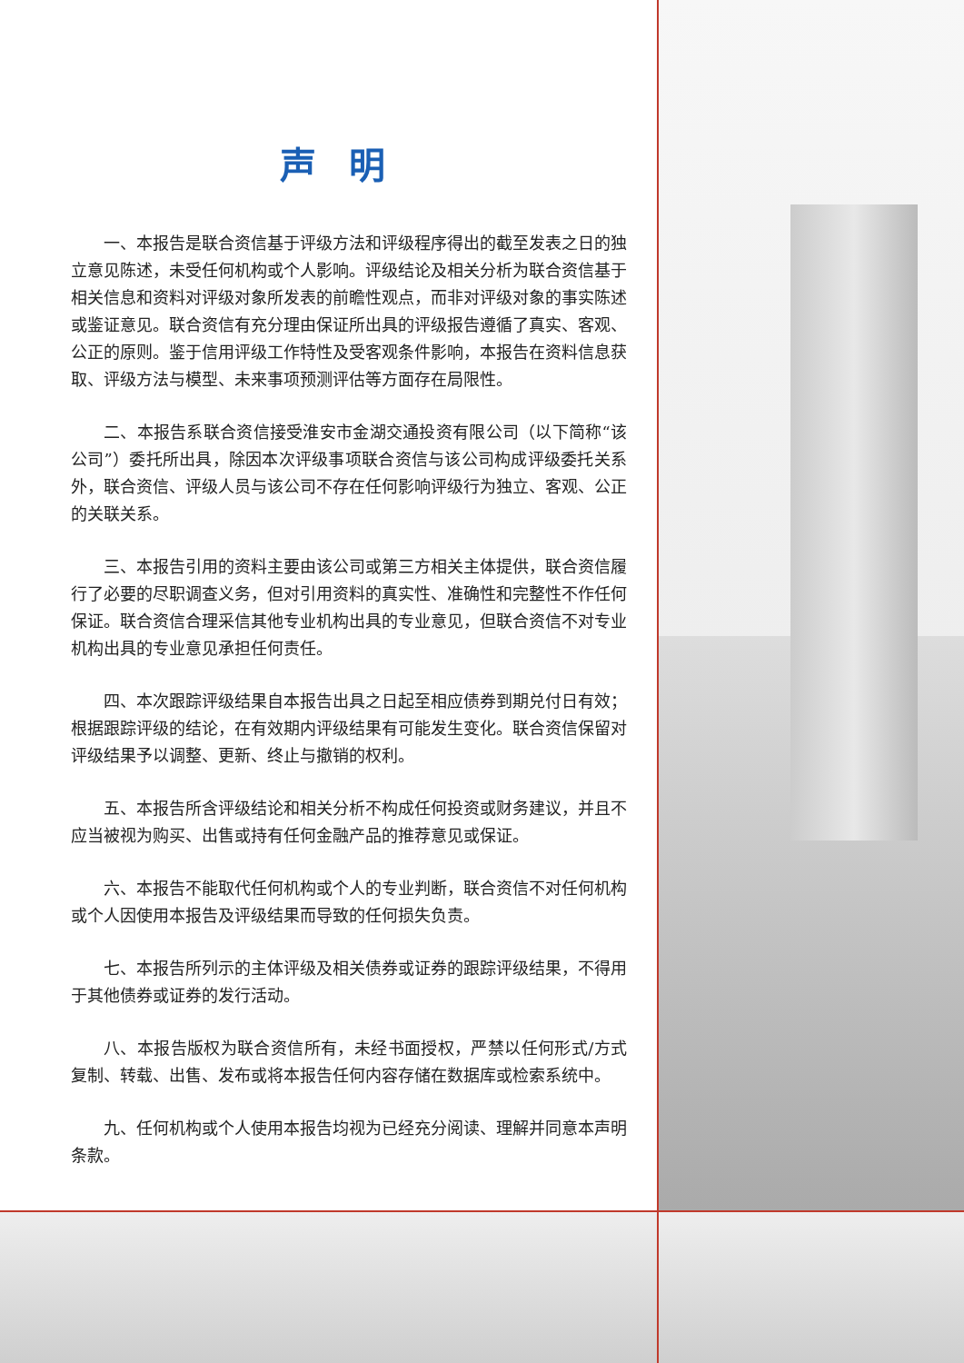声明
一、本报告是联合资信基于评级方法和评级程序得出的截至发表之日的独立意见陈述，未受任何机构或个人影响。评级结论及相关分析为联合资信基于相关信息和资料对评级对象所发表的前瞻性观点，而非对评级对象的事实陈述或鉴证意见。联合资信有充分理由保证所出具的评级报告遵循了真实、客观、公正的原则。鉴于信用评级工作特性及受客观条件影响，本报告在资料信息获取、评级方法与模型、未来事项预测评估等方面存在局限性。
二、本报告系联合资信接受淮安市金湖交通投资有限公司（以下简称“该公司”）委托所出具，除因本次评级事项联合资信与该公司构成评级委托关系外，联合资信、评级人员与该公司不存在任何影响评级行为独立、客观、公正的关联关系。
三、本报告引用的资料主要由该公司或第三方相关主体提供，联合资信履行了必要的尽职调查义务，但对引用资料的真实性、准确性和完整性不作任何保证。联合资信合理采信其他专业机构出具的专业意见，但联合资信不对专业机构出具的专业意见承担任何责任。
四、本次跟踪评级结果自本报告出具之日起至相应债券到期兑付日有效；根据跟踪评级的结论，在有效期内评级结果有可能发生变化。联合资信保留对评级结果予以调整、更新、终止与撤销的权利。
五、本报告所含评级结论和相关分析不构成任何投资或财务建议，并且不应当被视为购买、出售或持有任何金融产品的推荐意见或保证。
六、本报告不能取代任何机构或个人的专业判断，联合资信不对任何机构或个人因使用本报告及评级结果而导致的任何损失负责。
七、本报告所列示的主体评级及相关债券或证券的跟踪评级结果，不得用于其他债券或证券的发行活动。
八、本报告版权为联合资信所有，未经书面授权，严禁以任何形式/方式复制、转载、出售、发布或将本报告任何内容存储在数据库或检索系统中。
九、任何机构或个人使用本报告均视为已经充分阅读、理解并同意本声明条款。